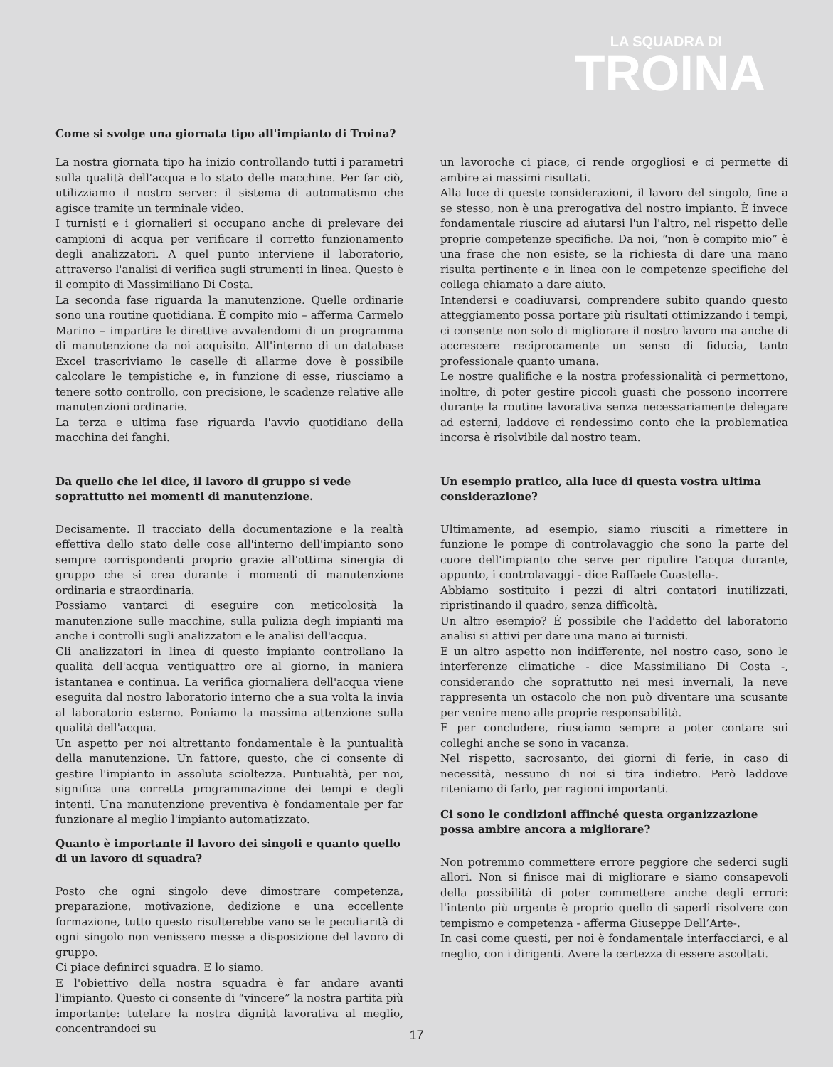LA SQUADRA DI
TROINA
Come si svolge una giornata tipo all'impianto di Troina?
La nostra giornata tipo ha inizio controllando tutti i parametri sulla qualità dell'acqua e lo stato delle macchine. Per far ciò, utilizziamo il nostro server: il sistema di automatismo che agisce tramite un terminale video.
I turnisti e i giornalieri si occupano anche di prelevare dei campioni di acqua per verificare il corretto funzionamento degli analizzatori. A quel punto interviene il laboratorio, attraverso l'analisi di verifica sugli strumenti in linea. Questo è il compito di Massimiliano Di Costa.
La seconda fase riguarda la manutenzione. Quelle ordinarie sono una routine quotidiana. È compito mio – afferma Carmelo Marino – impartire le direttive avvalendomi di un programma di manutenzione da noi acquisito. All'interno di un database Excel trascriviamo le caselle di allarme dove è possibile calcolare le tempistiche e, in funzione di esse, riusciamo a tenere sotto controllo, con precisione, le scadenze relative alle manutenzioni ordinarie.
La terza e ultima fase riguarda l'avvio quotidiano della macchina dei fanghi.
Da quello che lei dice, il lavoro di gruppo si vede soprattutto nei momenti di manutenzione.
Decisamente. Il tracciato della documentazione e la realtà effettiva dello stato delle cose all'interno dell'impianto sono sempre corrispondenti proprio grazie all'ottima sinergia di gruppo che si crea durante i momenti di manutenzione ordinaria e straordinaria.
Possiamo vantarci di eseguire con meticolosità la manutenzione sulle macchine, sulla pulizia degli impianti ma anche i controlli sugli analizzatori e le analisi dell'acqua.
Gli analizzatori in linea di questo impianto controllano la qualità dell'acqua ventiquattro ore al giorno, in maniera istantanea e continua. La verifica giornaliera dell'acqua viene eseguita dal nostro laboratorio interno che a sua volta la invia al laboratorio esterno. Poniamo la massima attenzione sulla qualità dell'acqua.
Un aspetto per noi altrettanto fondamentale è la puntualità della manutenzione. Un fattore, questo, che ci consente di gestire l'impianto in assoluta scioltezza. Puntualità, per noi, significa una corretta programmazione dei tempi e degli intenti. Una manutenzione preventiva è fondamentale per far funzionare al meglio l'impianto automatizzato.
Quanto è importante il lavoro dei singoli e quanto quello di un lavoro di squadra?
Posto che ogni singolo deve dimostrare competenza, preparazione, motivazione, dedizione e una eccellente formazione, tutto questo risulterebbe vano se le peculiarità di ogni singolo non venissero messe a disposizione del lavoro di gruppo.
Ci piace definirci squadra. E lo siamo.
E l'obiettivo della nostra squadra è far andare avanti l'impianto. Questo ci consente di “vincere” la nostra partita più importante: tutelare la nostra dignità lavorativa al meglio, concentrandoci su
un lavoroche ci piace, ci rende orgogliosi e ci permette di ambire ai massimi risultati.
Alla luce di queste considerazioni, il lavoro del singolo, fine a se stesso, non è una prerogativa del nostro impianto. È invece fondamentale riuscire ad aiutarsi l'un l'altro, nel rispetto delle proprie competenze specifiche. Da noi, “non è compito mio” è una frase che non esiste, se la richiesta di dare una mano risulta pertinente e in linea con le competenze specifiche del collega chiamato a dare aiuto.
Intendersi e coadiuvarsi, comprendere subito quando questo atteggiamento possa portare più risultati ottimizzando i tempi, ci consente non solo di migliorare il nostro lavoro ma anche di accrescere reciprocamente un senso di fiducia, tanto professionale quanto umana.
Le nostre qualifiche e la nostra professionalità ci permettono, inoltre, di poter gestire piccoli guasti che possono incorrere durante la routine lavorativa senza necessariamente delegare ad esterni, laddove ci rendessimo conto che la problematica incorsa è risolvibile dal nostro team.
Un esempio pratico, alla luce di questa vostra ultima considerazione?
Ultimamente, ad esempio, siamo riusciti a rimettere in funzione le pompe di controlavaggio che sono la parte del cuore dell'impianto che serve per ripulire l'acqua durante, appunto, i controlavaggi - dice Raffaele Guastella-.
Abbiamo sostituito i pezzi di altri contatori inutilizzati, ripristinando il quadro, senza difficoltà.
Un altro esempio? È possibile che l'addetto del laboratorio analisi si attivi per dare una mano ai turnisti.
E un altro aspetto non indifferente, nel nostro caso, sono le interferenze climatiche - dice Massimiliano Di Costa -, considerando che soprattutto nei mesi invernali, la neve rappresenta un ostacolo che non può diventare una scusante per venire meno alle proprie responsabilità.
E per concludere, riusciamo sempre a poter contare sui colleghi anche se sono in vacanza.
Nel rispetto, sacrosanto, dei giorni di ferie, in caso di necessità, nessuno di noi si tira indietro. Però laddove riteniamo di farlo, per ragioni importanti.
Ci sono le condizioni affinché questa organizzazione possa ambire ancora a migliorare?
Non potremmo commettere errore peggiore che sederci sugli allori. Non si finisce mai di migliorare e siamo consapevoli della possibilità di poter commettere anche degli errori: l'intento più urgente è proprio quello di saperli risolvere con tempismo e competenza - afferma Giuseppe Dell’Arte-.
In casi come questi, per noi è fondamentale interfacciarci, e al meglio, con i dirigenti. Avere la certezza di essere ascoltati.
17